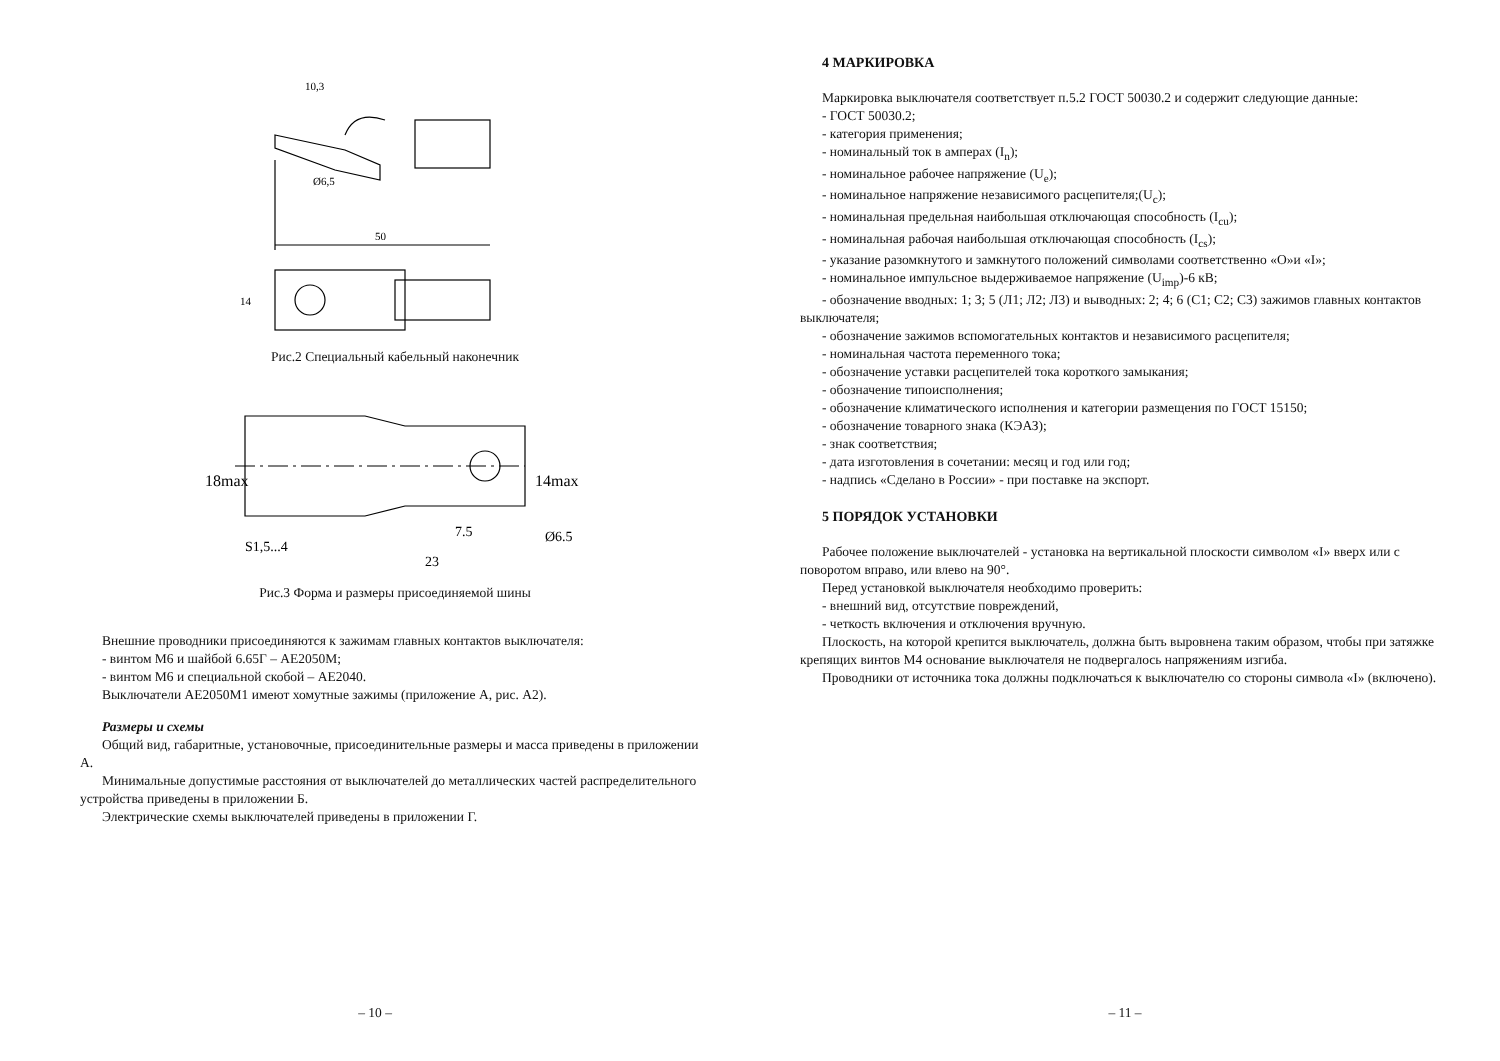50
10,3
Ø6,5
14
Рис.2 Специальный кабельный наконечник
18max
14max
7.5
Ø6.5
S1,5...4
23
Рис.3 Форма и размеры присоединяемой шины
Внешние проводники присоединяются к зажимам главных контактов выключателя:
- винтом М6 и шайбой 6.65Г – АЕ2050М;
- винтом М6 и специальной скобой – АЕ2040.
Выключатели АЕ2050М1 имеют хомутные зажимы (приложение А, рис. А2).
Размеры и схемы
Общий вид, габаритные, установочные, присоединительные размеры и масса приведены в приложении А.
Минимальные допустимые расстояния от выключателей до металлических частей распределительного устройства приведены в приложении Б.
Электрические схемы выключателей приведены в приложении Г.
– 10 –
4 МАРКИРОВКА
Маркировка выключателя соответствует п.5.2 ГОСТ 50030.2 и содержит следующие данные:
- ГОСТ 50030.2;
- категория применения;
- номинальный ток в амперах (I<sub>n</sub>);
- номинальное рабочее напряжение (U<sub>e</sub>);
- номинальное напряжение независимого расцепителя;(U<sub>c</sub>);
- номинальная предельная наибольшая отключающая способность (I<sub>cu</sub>);
- номинальная рабочая наибольшая отключающая способность (I<sub>cs</sub>);
- указание разомкнутого и замкнутого положений символами соответственно «О»и «I»;
- номинальное импульсное выдерживаемое напряжение (U<sub>imp</sub>)-6 кВ;
- обозначение вводных: 1; 3; 5 (Л1; Л2; Л3) и выводных: 2; 4; 6 (С1; С2; С3) зажимов главных контактов выключателя;
- обозначение зажимов вспомогательных контактов и независимого расцепителя;
- номинальная частота переменного тока;
- обозначение уставки расцепителей тока короткого замыкания;
- обозначение типоисполнения;
- обозначение климатического исполнения и категории размещения по ГОСТ 15150;
- обозначение товарного знака (КЭАЗ);
- знак соответствия;
- дата изготовления в сочетании: месяц и год или год;
- надпись «Сделано в России» - при поставке на экспорт.
5 ПОРЯДОК УСТАНОВКИ
Рабочее положение выключателей - установка на вертикальной плоскости символом «I» вверх или с поворотом вправо, или влево на 90°.
Перед установкой выключателя необходимо проверить:
- внешний вид, отсутствие повреждений,
- четкость включения и отключения вручную.
Плоскость, на которой крепится выключатель, должна быть выровнена таким образом, чтобы при затяжке крепящих винтов М4 основание выключателя не подвергалось напряжениям изгиба.
Проводники от источника тока должны подключаться к выключателю со стороны символа «I» (включено).
– 11 –